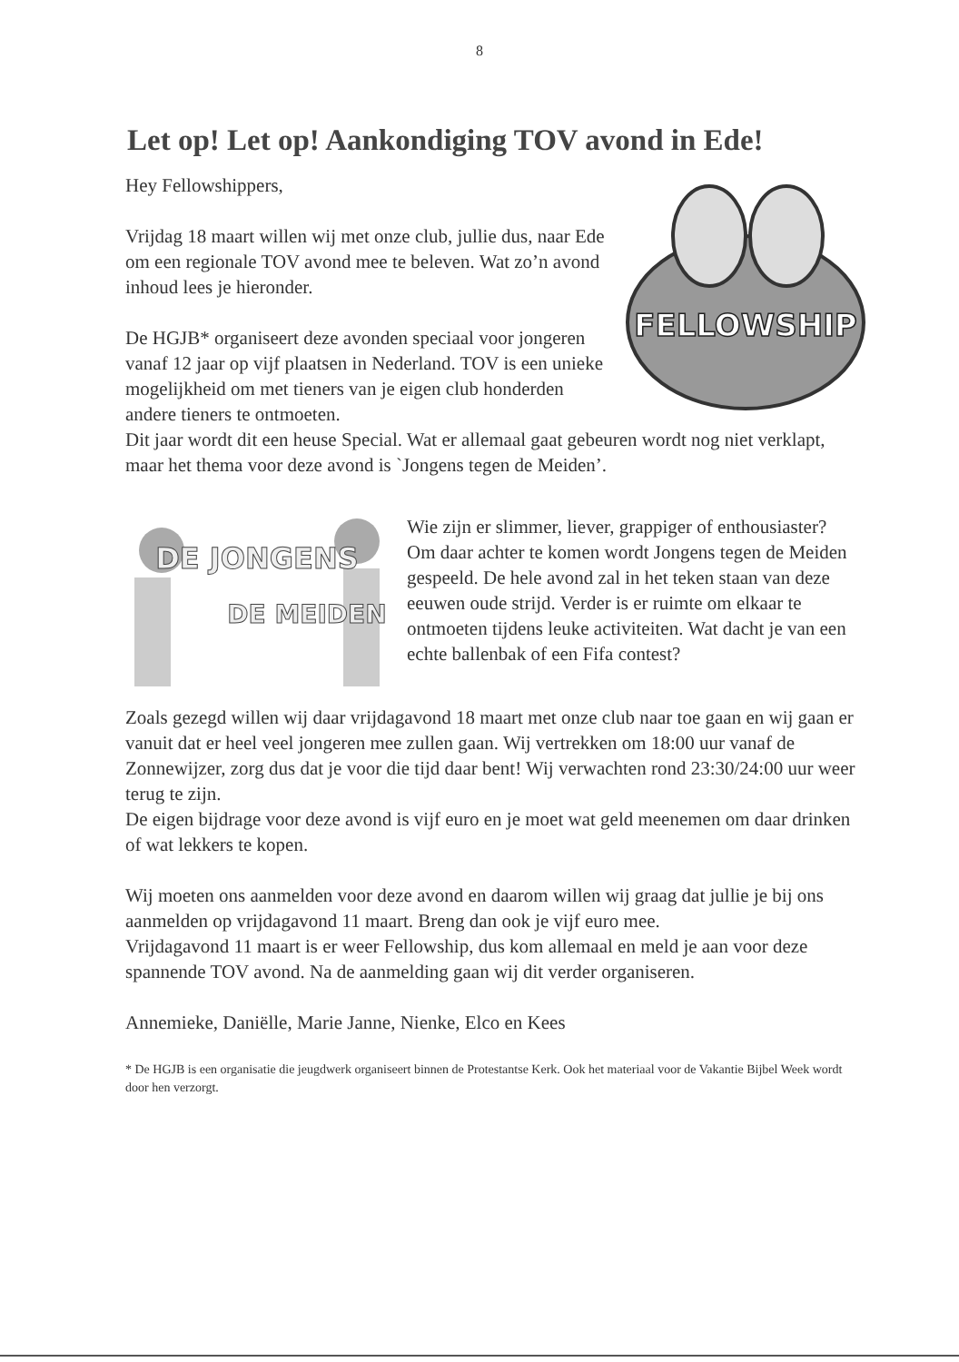8
Let op! Let op! Aankondiging TOV avond in Ede!
FELLOWSHIP
Hey Fellowshippers,
Vrijdag 18 maart willen wij met onze club, jullie dus, naar Ede om een regionale TOV avond mee te beleven. Wat zo’n avond inhoud lees je hieronder.
De HGJB* organiseert deze avonden speciaal voor jongeren vanaf 12 jaar op vijf plaatsen in Nederland. TOV is een unieke mogelijkheid om met tieners van je eigen club honderden andere tieners te ontmoeten.
Dit jaar wordt dit een heuse Special. Wat er allemaal gaat gebeuren wordt nog niet verklapt, maar het thema voor deze avond is `Jongens tegen de Meiden’.
DE JONGENS
DE MEIDEN
Wie zijn er slimmer, liever, grappiger of enthousiaster? Om daar achter te komen wordt Jongens tegen de Meiden gespeeld. De hele avond zal in het teken staan van deze eeuwen oude strijd. Verder is er ruimte om elkaar te ontmoeten tijdens leuke activiteiten. Wat dacht je van een echte ballenbak of een Fifa contest?
Zoals gezegd willen wij daar vrijdagavond 18 maart met onze club naar toe gaan en wij gaan er vanuit dat er heel veel jongeren mee zullen gaan. Wij vertrekken om 18:00 uur vanaf de Zonnewijzer, zorg dus dat je voor die tijd daar bent! Wij verwachten rond 23:30/24:00 uur weer terug te zijn.
De eigen bijdrage voor deze avond is vijf euro en je moet wat geld meenemen om daar drinken of wat lekkers te kopen.
Wij moeten ons aanmelden voor deze avond en daarom willen wij graag dat jullie je bij ons aanmelden op vrijdagavond 11 maart. Breng dan ook je vijf euro mee.
Vrijdagavond 11 maart is er weer Fellowship, dus kom allemaal en meld je aan voor deze spannende TOV avond. Na de aanmelding gaan wij dit verder organiseren.
Annemieke, Daniëlle, Marie Janne, Nienke, Elco en Kees
* De HGJB is een organisatie die jeugdwerk organiseert binnen de Protestantse Kerk. Ook het materiaal voor de Vakantie Bijbel Week wordt door hen verzorgt.